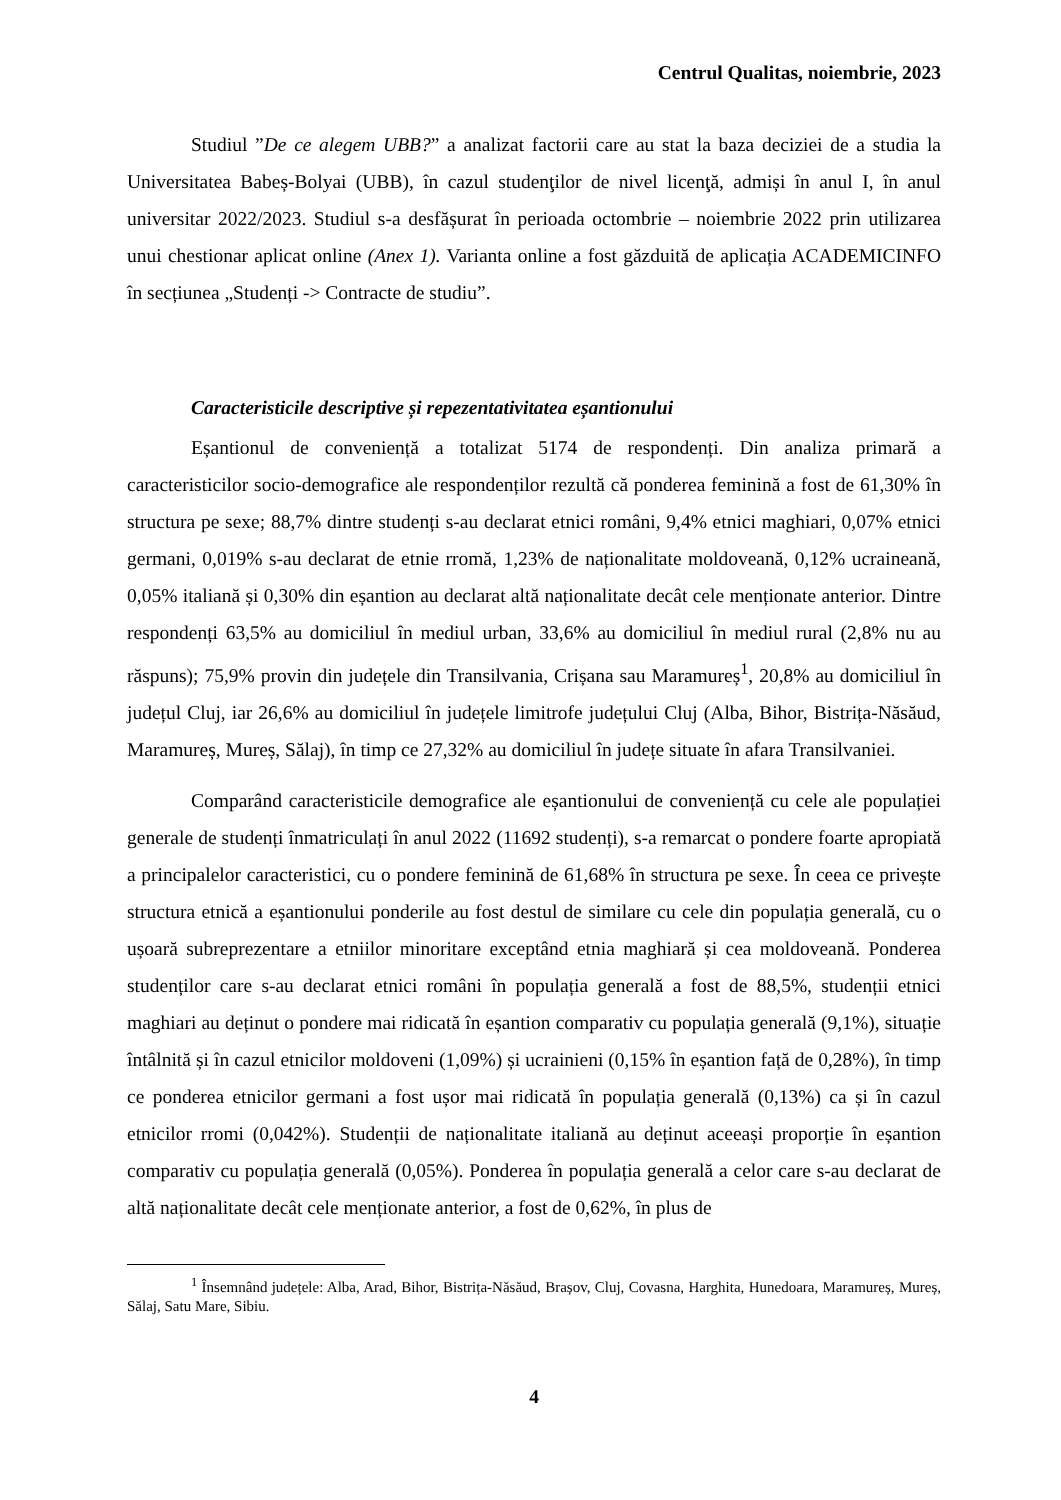Centrul Qualitas, noiembrie, 2023
Studiul ”De ce alegem UBB?” a analizat factorii care au stat la baza deciziei de a studia la Universitatea Babeș-Bolyai (UBB), în cazul studenţilor de nivel licenţă, admiși în anul I, în anul universitar 2022/2023. Studiul s-a desfășurat în perioada octombrie – noiembrie 2022 prin utilizarea unui chestionar aplicat online (Anex 1). Varianta online a fost găzduită de aplicația ACADEMICINFO în secțiunea „Studenți -> Contracte de studiu”.
Caracteristicile descriptive și repezentativitatea eșantionului
Eșantionul de conveniență a totalizat 5174 de respondenți. Din analiza primară a caracteristicilor socio-demografice ale respondenților rezultă că ponderea feminină a fost de 61,30% în structura pe sexe; 88,7% dintre studenți s-au declarat etnici români, 9,4% etnici maghiari, 0,07% etnici germani, 0,019% s-au declarat de etnie rromă, 1,23% de naționalitate moldoveană, 0,12% ucraineană, 0,05% italiană și 0,30% din eșantion au declarat altă naționalitate decât cele menționate anterior. Dintre respondenți 63,5% au domiciliul în mediul urban, 33,6% au domiciliul în mediul rural (2,8% nu au răspuns); 75,9% provin din județele din Transilvania, Crișana sau Maramureș<sup>1</sup>, 20,8% au domiciliul în județul Cluj, iar 26,6% au domiciliul în județele limitrofe județului Cluj (Alba, Bihor, Bistrița-Năsăud, Maramureș, Mureș, Sălaj), în timp ce 27,32% au domiciliul în județe situate în afara Transilvaniei.
Comparând caracteristicile demografice ale eșantionului de conveniență cu cele ale populației generale de studenți înmatriculați în anul 2022 (11692 studenți), s-a remarcat o pondere foarte apropiată a principalelor caracteristici, cu o pondere feminină de 61,68% în structura pe sexe. În ceea ce privește structura etnică a eșantionului ponderile au fost destul de similare cu cele din populația generală, cu o ușoară subreprezentare a etniilor minoritare exceptând etnia maghiară și cea moldoveană. Ponderea studenților care s-au declarat etnici români în populația generală a fost de 88,5%, studenții etnici maghiari au deținut o pondere mai ridicată în eșantion comparativ cu populația generală (9,1%), situație întâlnită și în cazul etnicilor moldoveni (1,09%) și ucrainieni (0,15% în eșantion față de 0,28%), în timp ce ponderea etnicilor germani a fost ușor mai ridicată în populația generală (0,13%) ca și în cazul etnicilor rromi (0,042%). Studenții de naționalitate italiană au deținut aceeași proporție în eșantion comparativ cu populația generală (0,05%). Ponderea în populația generală a celor care s-au declarat de altă naționalitate decât cele menționate anterior, a fost de 0,62%, în plus de
<sup>1</sup> Însemnând județele: Alba, Arad, Bihor, Bistrița-Năsăud, Brașov, Cluj, Covasna, Harghita, Hunedoara, Maramureș, Mureș, Sălaj, Satu Mare, Sibiu.
4